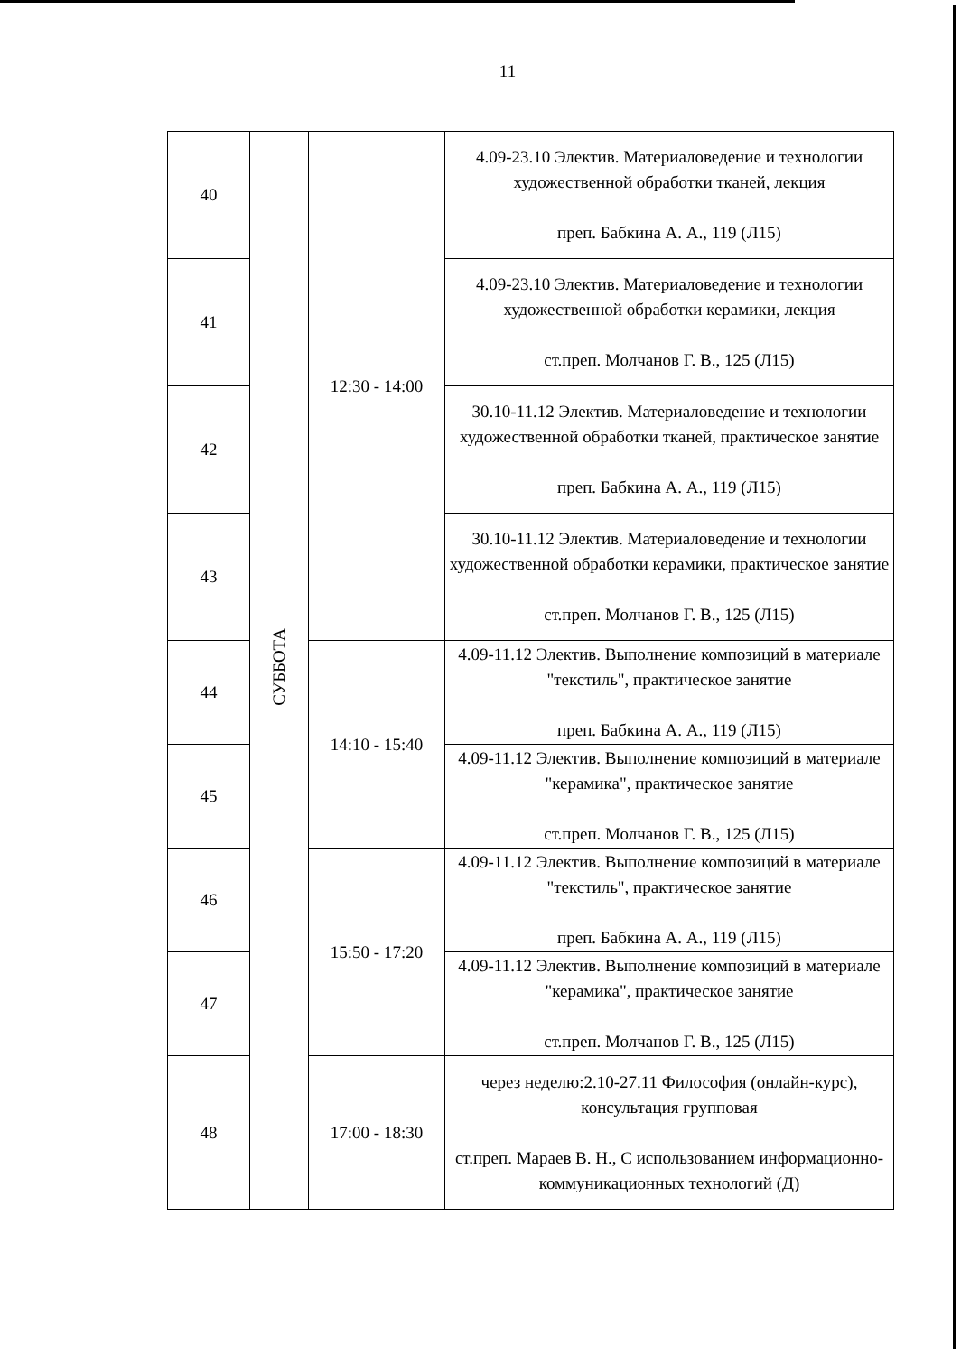11
| 40 | СУББОТА | 12:30 - 14:00 | 4.09-23.10 Электив. Материаловедение и технологии художественной обработки тканей, лекция преп. Бабкина А. А., 119 (Л15) |
| 41 | | | 4.09-23.10 Электив. Материаловедение и технологии художественной обработки керамики, лекция ст.преп. Молчанов Г. В., 125 (Л15) |
| 42 | | | 30.10-11.12 Электив. Материаловедение и технологии художественной обработки тканей, практическое занятие преп. Бабкина А. А., 119 (Л15) |
| 43 | | | 30.10-11.12 Электив. Материаловедение и технологии художественной обработки керамики, практическое занятие ст.преп. Молчанов Г. В., 125 (Л15) |
| 44 | | 14:10 - 15:40 | 4.09-11.12 Электив. Выполнение композиций в материале "текстиль", практическое занятие преп. Бабкина А. А., 119 (Л15) |
| 45 | | | 4.09-11.12 Электив. Выполнение композиций в материале "керамика", практическое занятие ст.преп. Молчанов Г. В., 125 (Л15) |
| 46 | | 15:50 - 17:20 | 4.09-11.12 Электив. Выполнение композиций в материале "текстиль", практическое занятие преп. Бабкина А. А., 119 (Л15) |
| 47 | | | 4.09-11.12 Электив. Выполнение композиций в материале "керамика", практическое занятие ст.преп. Молчанов Г. В., 125 (Л15) |
| 48 | | 17:00 - 18:30 | через неделю:2.10-27.11 Философия (онлайн-курс), консультация групповая ст.преп. Мараев В. Н., С использованием информационно-коммуникационных технологий (Д) |